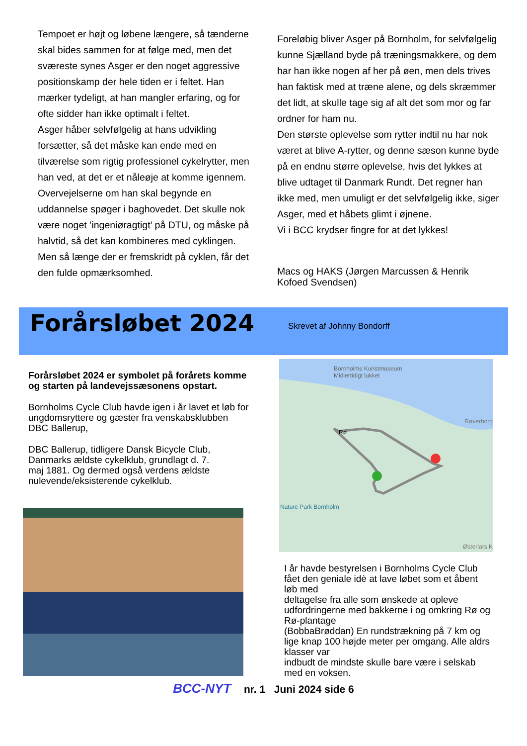Tempoet er højt og løbene længere, så tænderne skal bides sammen for at følge med, men det sværeste synes Asger er den noget aggressive positionskamp der hele tiden er i feltet. Han mærker tydeligt, at han mangler erfaring, og for ofte sidder han ikke optimalt i feltet.
Asger håber selvfølgelig at hans udvikling forsætter, så det måske kan ende med en tilværelse som rigtig professionel cykelrytter, men han ved, at det er et nåleøje at komme igennem. Overvejelserne om han skal begynde en uddannelse spøger i baghovedet. Det skulle nok være noget ’ingeniøragtigt’ på DTU, og måske på halvtid, så det kan kombineres med cyklingen. Men så længe der er fremskridt på cyklen, får det den fulde opmærksomhed.
Foreløbig bliver Asger på Bornholm, for selvfølgelig kunne Sjælland byde på træningsmakkere, og dem har han ikke nogen af her på øen, men dels trives han faktisk med at træne alene, og dels skræmmer det lidt, at skulle tage sig af alt det som mor og far ordner for ham nu.
Den største oplevelse som rytter indtil nu har nok været at blive A-rytter, og denne sæson kunne byde på en endnu større oplevelse, hvis det lykkes at blive udtaget til Danmark Rundt. Det regner han ikke med, men umuligt er det selvfølgelig ikke, siger Asger, med et håbets glimt i øjnene.
Vi i BCC krydser fingre for at det lykkes!
Macs og HAKS (Jørgen Marcussen & Henrik Kofoed Svendsen)
Forårsløbet 2024
Skrevet af Johnny Bondorff
Forårsløbet 2024 er symbolet på forårets komme og starten på landevejssæsonens opstart.
Bornholms Cycle Club havde igen i år lavet et løb for ungdomsryttere og gæster fra venskabsklubben DBC Ballerup,
DBC Ballerup, tidligere Dansk Bicycle Club, Danmarks ældste cykelklub, grundlagt d. 7.
maj 1881. Og dermed også verdens ældste nulevende/eksisterende cykelklub.
Bornholms Kunstmuseum
Midlertidigt lukket
Rø
Røverborg
Nature Park Bornholm
Østerlars K
I år havde bestyrelsen i Bornholms Cycle Club fået den geniale idè at lave løbet som et åbent løb med
deltagelse fra alle som ønskede at opleve udfordringerne med bakkerne i og omkring Rø og Rø-plantage
(BobbaBrøddan) En rundstrækning på 7 km og lige knap 100 højde meter per omgang. Alle aldrs klasser var
indbudt de mindste skulle bare være i selskab med en voksen.
BCC-NYT nr. 1 Juni 2024 side 6